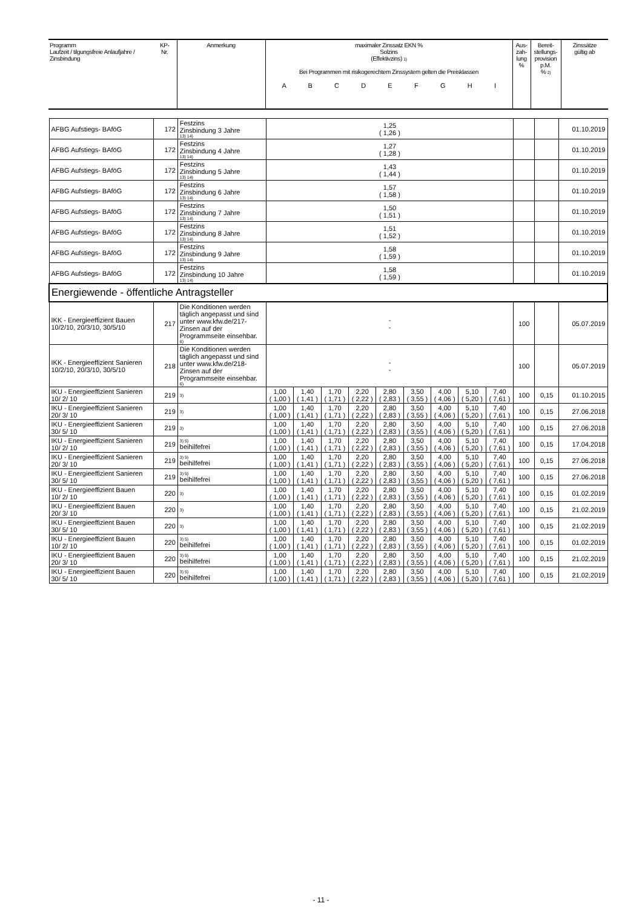| Programm Laufzeit / tilgungsfreie Anlaufjahre / Zinsbindung | KP- Nr. | Anmerkung | maximaler Zinssatz EKN % Solzins (Effektivzins) <sup>1)</sup> Bei Programmen mit risikogerechtem Zinssystem gelten die Preisklassen A B C D E F G H I | Aus- zah- lung % | Bereit- stellungs- provision p.M. % <sup>2)</sup> | Zinssätze gültig ab |
| AFBG Aufstiegs- BAföG | 172 | Festzins Zinsbindung 3 Jahre 13) 14) | 1,25 ( 1,26 ) | | | | | | | | | | | 01.10.2019 |
| AFBG Aufstiegs- BAföG | 172 | Festzins Zinsbindung 4 Jahre 13) 14) | 1,27 ( 1,28 ) | | | | | | | | | | | 01.10.2019 |
| AFBG Aufstiegs- BAföG | 172 | Festzins Zinsbindung 5 Jahre 13) 14) | 1,43 ( 1,44 ) | | | | | | | | | | | 01.10.2019 |
| AFBG Aufstiegs- BAföG | 172 | Festzins Zinsbindung 6 Jahre 13) 14) | 1,57 ( 1,58 ) | | | | | | | | | | | 01.10.2019 |
| AFBG Aufstiegs- BAföG | 172 | Festzins Zinsbindung 7 Jahre 13) 14) | 1,50 ( 1,51 ) | | | | | | | | | | | 01.10.2019 |
| AFBG Aufstiegs- BAföG | 172 | Festzins Zinsbindung 8 Jahre 13) 14) | 1,51 ( 1,52 ) | | | | | | | | | | | 01.10.2019 |
| AFBG Aufstiegs- BAföG | 172 | Festzins Zinsbindung 9 Jahre 13) 14) | 1,58 ( 1,59 ) | | | | | | | | | | | 01.10.2019 |
| AFBG Aufstiegs- BAföG | 172 | Festzins Zinsbindung 10 Jahre 13) 14) | 1,58 ( 1,59 ) | | | | | | | | | | | 01.10.2019 |
| Energiewende - öffentliche Antragsteller | | | | | | | | | | | | | | |
| IKK - Energieeffizient Bauen 10/2/10, 20/3/10, 30/5/10 | 217 | Die Konditionen werden täglich angepasst und sind unter www.kfw.de/217-Zinsen auf der Programmseite einsehbar. 6) | - - | | | | | | | | | 100 | | 05.07.2019 |
| IKK - Energieeffizient Sanieren 10/2/10, 20/3/10, 30/5/10 | 218 | Die Konditionen werden täglich angepasst und sind unter www.kfw.de/218-Zinsen auf der Programmseite einsehbar. 6) | - - | | | | | | | | | 100 | | 05.07.2019 |
| IKU - Energieeffizient Sanieren 10/ 2/ 10 | 219 | 3) | 1,00 ( 1,00 ) | 1,40 ( 1,41 ) | 1,70 ( 1,71 ) | 2,20 ( 2,22 ) | 2,80 ( 2,83 ) | 3,50 ( 3,55 ) | 4,00 ( 4,06 ) | 5,10 ( 5,20 ) | 7,40 ( 7,61 ) | 100 | 0,15 | 01.10.2015 |
| IKU - Energieeffizient Sanieren 20/ 3/ 10 | 219 | 3) | 1,00 ( 1,00 ) | 1,40 ( 1,41 ) | 1,70 ( 1,71 ) | 2,20 ( 2,22 ) | 2,80 ( 2,83 ) | 3,50 ( 3,55 ) | 4,00 ( 4,06 ) | 5,10 ( 5,20 ) | 7,40 ( 7,61 ) | 100 | 0,15 | 27.06.2018 |
| IKU - Energieeffizient Sanieren 30/ 5/ 10 | 219 | 3) | 1,00 ( 1,00 ) | 1,40 ( 1,41 ) | 1,70 ( 1,71 ) | 2,20 ( 2,22 ) | 2,80 ( 2,83 ) | 3,50 ( 3,55 ) | 4,00 ( 4,06 ) | 5,10 ( 5,20 ) | 7,40 ( 7,61 ) | 100 | 0,15 | 27.06.2018 |
| IKU - Energieeffizient Sanieren 10/ 2/ 10 | 219 | 3) 5) beihilfefrei | 1,00 ( 1,00 ) | 1,40 ( 1,41 ) | 1,70 ( 1,71 ) | 2,20 ( 2,22 ) | 2,80 ( 2,83 ) | 3,50 ( 3,55 ) | 4,00 ( 4,06 ) | 5,10 ( 5,20 ) | 7,40 ( 7,61 ) | 100 | 0,15 | 17.04.2018 |
| IKU - Energieeffizient Sanieren 20/ 3/ 10 | 219 | 3) 5) beihilfefrei | 1,00 ( 1,00 ) | 1,40 ( 1,41 ) | 1,70 ( 1,71 ) | 2,20 ( 2,22 ) | 2,80 ( 2,83 ) | 3,50 ( 3,55 ) | 4,00 ( 4,06 ) | 5,10 ( 5,20 ) | 7,40 ( 7,61 ) | 100 | 0,15 | 27.06.2018 |
| IKU - Energieeffizient Sanieren 30/ 5/ 10 | 219 | 3) 5) beihilfefrei | 1,00 ( 1,00 ) | 1,40 ( 1,41 ) | 1,70 ( 1,71 ) | 2,20 ( 2,22 ) | 2,80 ( 2,83 ) | 3,50 ( 3,55 ) | 4,00 ( 4,06 ) | 5,10 ( 5,20 ) | 7,40 ( 7,61 ) | 100 | 0,15 | 27.06.2018 |
| IKU - Energieeffizient Bauen 10/ 2/ 10 | 220 | 3) | 1,00 ( 1,00 ) | 1,40 ( 1,41 ) | 1,70 ( 1,71 ) | 2,20 ( 2,22 ) | 2,80 ( 2,83 ) | 3,50 ( 3,55 ) | 4,00 ( 4,06 ) | 5,10 ( 5,20 ) | 7,40 ( 7,61 ) | 100 | 0,15 | 01.02.2019 |
| IKU - Energieeffizient Bauen 20/ 3/ 10 | 220 | 3) | 1,00 ( 1,00 ) | 1,40 ( 1,41 ) | 1,70 ( 1,71 ) | 2,20 ( 2,22 ) | 2,80 ( 2,83 ) | 3,50 ( 3,55 ) | 4,00 ( 4,06 ) | 5,10 ( 5,20 ) | 7,40 ( 7,61 ) | 100 | 0,15 | 21.02.2019 |
| IKU - Energieeffizient Bauen 30/ 5/ 10 | 220 | 3) | 1,00 ( 1,00 ) | 1,40 ( 1,41 ) | 1,70 ( 1,71 ) | 2,20 ( 2,22 ) | 2,80 ( 2,83 ) | 3,50 ( 3,55 ) | 4,00 ( 4,06 ) | 5,10 ( 5,20 ) | 7,40 ( 7,61 ) | 100 | 0,15 | 21.02.2019 |
| IKU - Energieeffizient Bauen 10/ 2/ 10 | 220 | 3) 5) beihilfefrei | 1,00 ( 1,00 ) | 1,40 ( 1,41 ) | 1,70 ( 1,71 ) | 2,20 ( 2,22 ) | 2,80 ( 2,83 ) | 3,50 ( 3,55 ) | 4,00 ( 4,06 ) | 5,10 ( 5,20 ) | 7,40 ( 7,61 ) | 100 | 0,15 | 01.02.2019 |
| IKU - Energieeffizient Bauen 20/ 3/ 10 | 220 | 3) 5) beihilfefrei | 1,00 ( 1,00 ) | 1,40 ( 1,41 ) | 1,70 ( 1,71 ) | 2,20 ( 2,22 ) | 2,80 ( 2,83 ) | 3,50 ( 3,55 ) | 4,00 ( 4,06 ) | 5,10 ( 5,20 ) | 7,40 ( 7,61 ) | 100 | 0,15 | 21.02.2019 |
| IKU - Energieeffizient Bauen 30/ 5/ 10 | 220 | 3) 5) beihilfefrei | 1,00 ( 1,00 ) | 1,40 ( 1,41 ) | 1,70 ( 1,71 ) | 2,20 ( 2,22 ) | 2,80 ( 2,83 ) | 3,50 ( 3,55 ) | 4,00 ( 4,06 ) | 5,10 ( 5,20 ) | 7,40 ( 7,61 ) | 100 | 0,15 | 21.02.2019 |
- 11 -